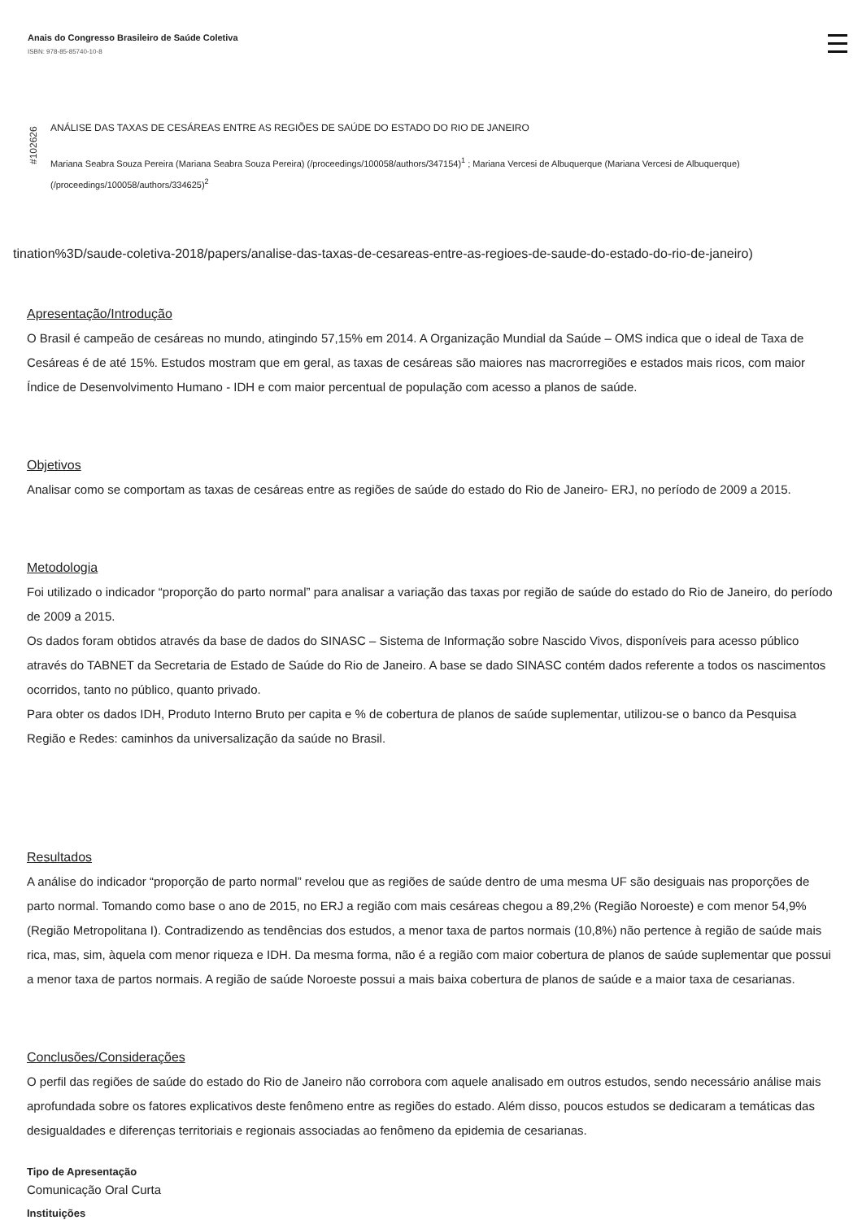Anais do Congresso Brasileiro de Saúde Coletiva
ISBN: 978-85-85740-10-8
#102626
ANÁLISE DAS TAXAS DE CESÁREAS ENTRE AS REGIÕES DE SAÚDE DO ESTADO DO RIO DE JANEIRO
Mariana Seabra Souza Pereira (Mariana Seabra Souza Pereira) (/proceedings/100058/authors/347154)<sup>1</sup> ; Mariana Vercesi de Albuquerque (Mariana Vercesi de Albuquerque) (/proceedings/100058/authors/334625)<sup>2</sup>
tination%3D/saude-coletiva-2018/papers/analise-das-taxas-de-cesareas-entre-as-regioes-de-saude-do-estado-do-rio-de-janeiro)
Apresentação/Introdução
O Brasil é campeão de cesáreas no mundo, atingindo 57,15% em 2014. A Organização Mundial da Saúde – OMS indica que o ideal de Taxa de Cesáreas é de até 15%. Estudos mostram que em geral, as taxas de cesáreas são maiores nas macrorregiões e estados mais ricos, com maior Índice de Desenvolvimento Humano - IDH e com maior percentual de população com acesso a planos de saúde.
Objetivos
Analisar como se comportam as taxas de cesáreas entre as regiões de saúde do estado do Rio de Janeiro- ERJ, no período de 2009 a 2015.
Metodologia
Foi utilizado o indicador “proporção do parto normal” para analisar a variação das taxas por região de saúde do estado do Rio de Janeiro, do período de 2009 a 2015.
Os dados foram obtidos através da base de dados do SINASC – Sistema de Informação sobre Nascido Vivos, disponíveis para acesso público através do TABNET da Secretaria de Estado de Saúde do Rio de Janeiro. A base se dado SINASC contém dados referente a todos os nascimentos ocorridos, tanto no público, quanto privado.
Para obter os dados IDH, Produto Interno Bruto per capita e % de cobertura de planos de saúde suplementar, utilizou-se o banco da Pesquisa Região e Redes: caminhos da universalização da saúde no Brasil.
Resultados
A análise do indicador “proporção de parto normal” revelou que as regiões de saúde dentro de uma mesma UF são desiguais nas proporções de parto normal. Tomando como base o ano de 2015, no ERJ a região com mais cesáreas chegou a 89,2% (Região Noroeste) e com menor 54,9% (Região Metropolitana I). Contradizendo as tendências dos estudos, a menor taxa de partos normais (10,8%) não pertence à região de saúde mais rica, mas, sim, àquela com menor riqueza e IDH. Da mesma forma, não é a região com maior cobertura de planos de saúde suplementar que possui a menor taxa de partos normais. A região de saúde Noroeste possui a mais baixa cobertura de planos de saúde e a maior taxa de cesarianas.
Conclusões/Considerações
O perfil das regiões de saúde do estado do Rio de Janeiro não corrobora com aquele analisado em outros estudos, sendo necessário análise mais aprofundada sobre os fatores explicativos deste fenômeno entre as regiões do estado. Além disso, poucos estudos se dedicaram a temáticas das desigualdades e diferenças territoriais e regionais associadas ao fenômeno da epidemia de cesarianas.
Tipo de Apresentação
Comunicação Oral Curta
Instituições